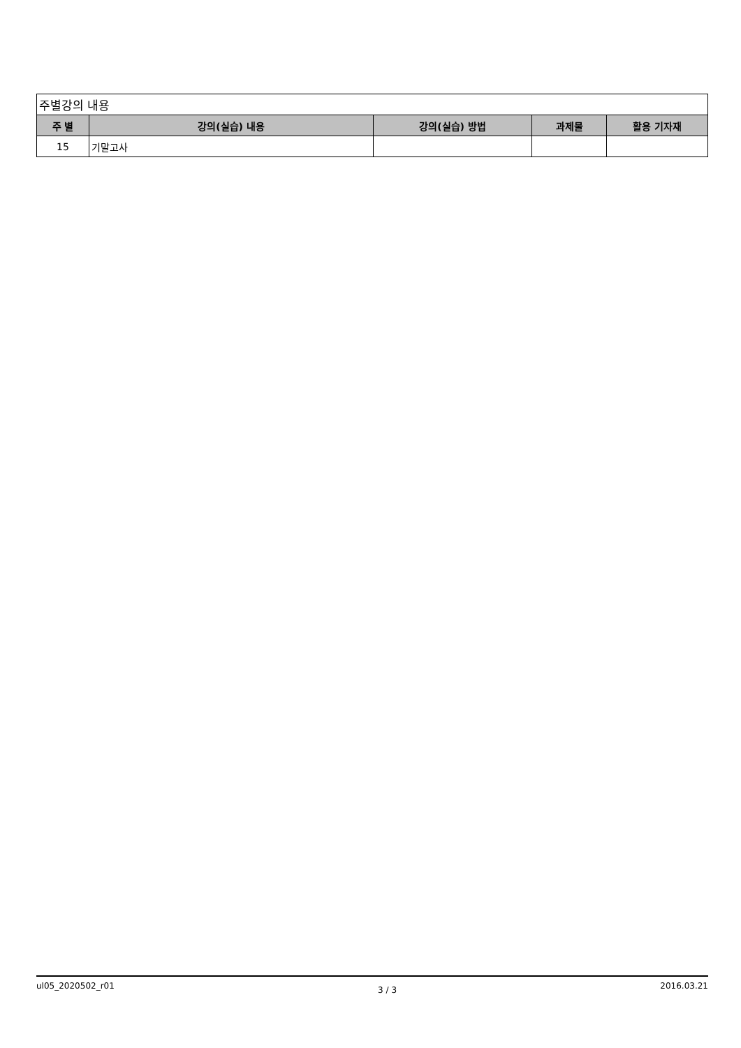| 주별강의 내용 | | | | |
| 주 별 | 강의(실습) 내용 | 강의(실습) 방법 | 과제물 | 활용 기자재 |
| 15 | 기말고사 | | | |
ul05_2020502_r01 3 / 3 2016.03.21